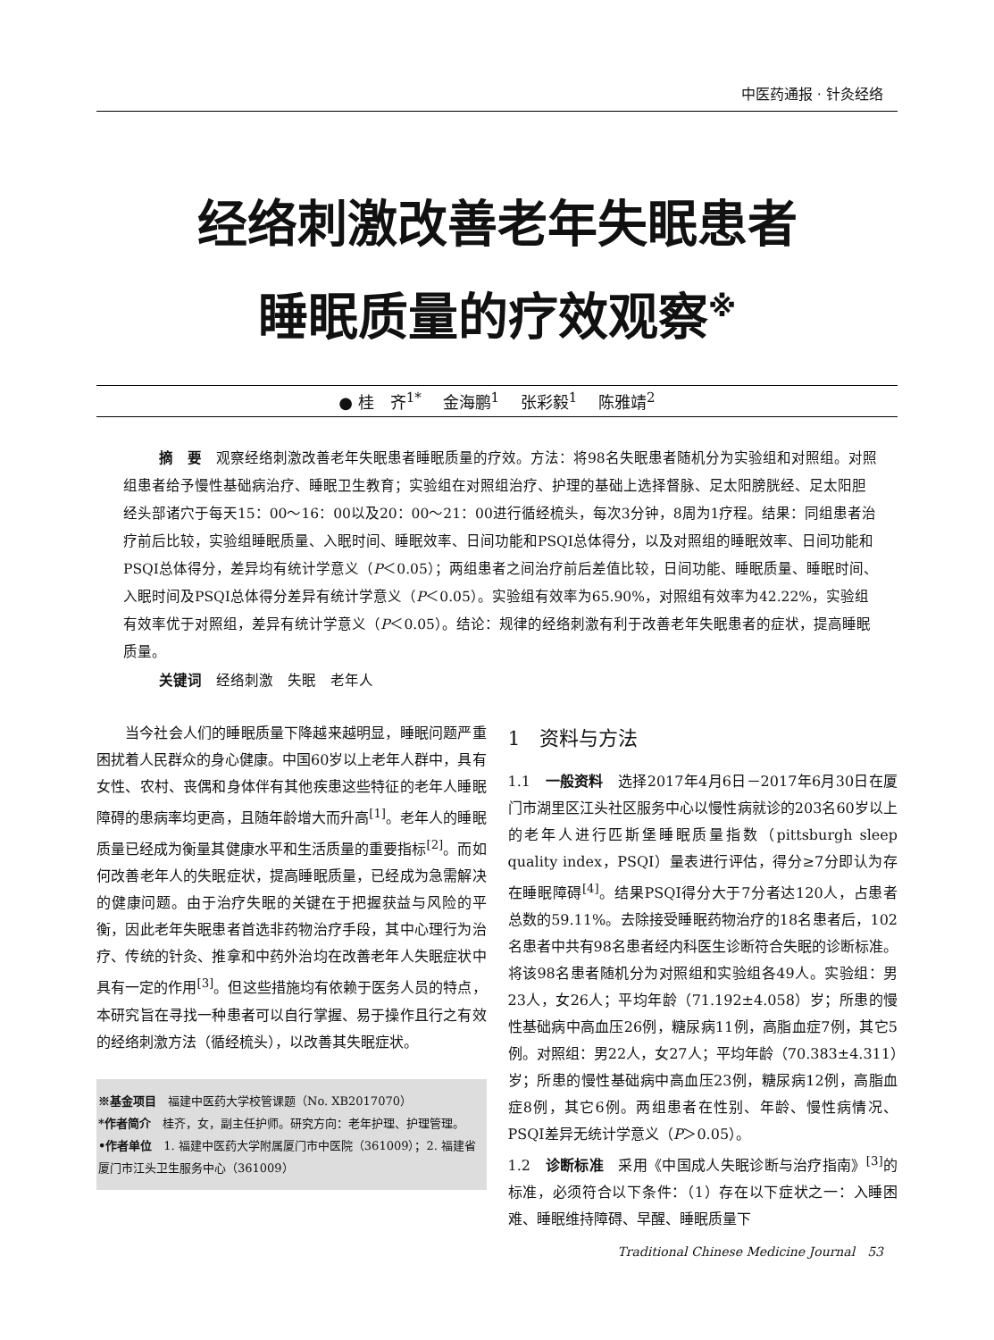中医药通报 · 针灸经络
经络刺激改善老年失眠患者
睡眠质量的疗效观察<sup>※</sup>
● 桂　齐<sup>1*</sup>　 金海鹏<sup>1</sup>　 张彩毅<sup>1</sup>　 陈雅靖<sup>2</sup>
摘　要　观察经络刺激改善老年失眠患者睡眠质量的疗效。方法：将98名失眠患者随机分为实验组和对照组。对照组患者给予慢性基础病治疗、睡眠卫生教育；实验组在对照组治疗、护理的基础上选择督脉、足太阳膀胱经、足太阳胆经头部诸穴于每天15：00～16：00以及20：00～21：00进行循经梳头，每次3分钟，8周为1疗程。结果：同组患者治疗前后比较，实验组睡眠质量、入眠时间、睡眠效率、日间功能和PSQI总体得分，以及对照组的睡眠效率、日间功能和PSQI总体得分，差异均有统计学意义（P＜0.05）；两组患者之间治疗前后差值比较，日间功能、睡眠质量、睡眠时间、入眠时间及PSQI总体得分差异有统计学意义（P＜0.05）。实验组有效率为65.90%，对照组有效率为42.22%，实验组有效率优于对照组，差异有统计学意义（P＜0.05）。结论：规律的经络刺激有利于改善老年失眠患者的症状，提高睡眠质量。
关键词　经络刺激　失眠　老年人
当今社会人们的睡眠质量下降越来越明显，睡眠问题严重困扰着人民群众的身心健康。中国60岁以上老年人群中，具有女性、农村、丧偶和身体伴有其他疾患这些特征的老年人睡眠障碍的患病率均更高，且随年龄增大而升高<sup>[1]</sup>。老年人的睡眠质量已经成为衡量其健康水平和生活质量的重要指标<sup>[2]</sup>。而如何改善老年人的失眠症状，提高睡眠质量，已经成为急需解决的健康问题。由于治疗失眠的关键在于把握获益与风险的平衡，因此老年失眠患者首选非药物治疗手段，其中心理行为治疗、传统的针灸、推拿和中药外治均在改善老年人失眠症状中具有一定的作用<sup>[3]</sup>。但这些措施均有依赖于医务人员的特点，本研究旨在寻找一种患者可以自行掌握、易于操作且行之有效的经络刺激方法（循经梳头），以改善其失眠症状。
※基金项目　福建中医药大学校管课题（No. XB2017070）
*作者简介　桂齐，女，副主任护师。研究方向：老年护理、护理管理。
•作者单位　1. 福建中医药大学附属厦门市中医院（361009）；2. 福建省厦门市江头卫生服务中心（361009）
1　资料与方法
1.1　一般资料　选择2017年4月6日－2017年6月30日在厦门市湖里区江头社区服务中心以慢性病就诊的203名60岁以上的老年人进行匹斯堡睡眠质量指数（pittsburgh sleep quality index，PSQI）量表进行评估，得分≥7分即认为存在睡眠障碍<sup>[4]</sup>。结果PSQI得分大于7分者达120人，占患者总数的59.11%。去除接受睡眠药物治疗的18名患者后，102名患者中共有98名患者经内科医生诊断符合失眠的诊断标准。将该98名患者随机分为对照组和实验组各49人。实验组：男23人，女26人；平均年龄（71.192±4.058）岁；所患的慢性基础病中高血压26例，糖尿病11例，高脂血症7例，其它5例。对照组：男22人，女27人；平均年龄（70.383±4.311）岁；所患的慢性基础病中高血压23例，糖尿病12例，高脂血症8例，其它6例。两组患者在性别、年龄、慢性病情况、PSQI差异无统计学意义（P＞0.05）。
1.2　诊断标准　采用《中国成人失眠诊断与治疗指南》<sup>[3]</sup>的标准，必须符合以下条件：（1）存在以下症状之一：入睡困难、睡眠维持障碍、早醒、睡眠质量下
Traditional Chinese Medicine Journal　53